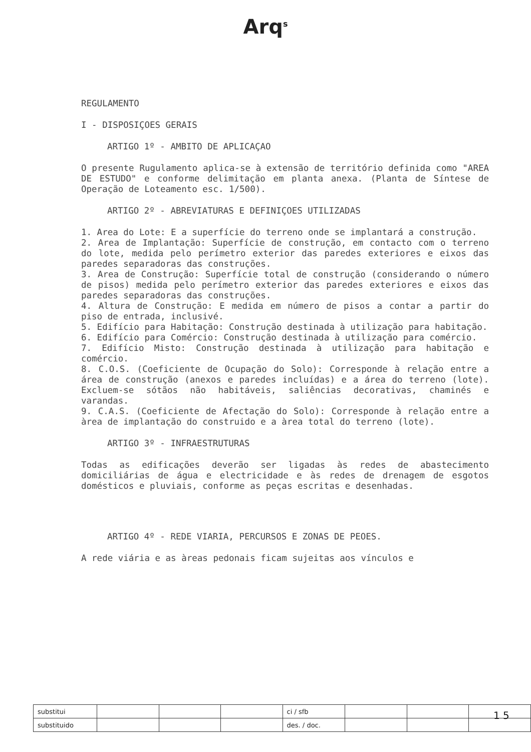Arq<sup>s</sup>
REGULAMENTO
I - DISPOSIÇOES GERAIS
ARTIGO 1º - AMBITO DE APLICAÇAO
O presente Rugulamento aplica-se à extensão de território definida como "AREA DE ESTUDO" e conforme delimitação em planta anexa. (Planta de Síntese de Operação de Loteamento esc. 1/500).
ARTIGO 2º - ABREVIATURAS E DEFINIÇOES UTILIZADAS
1. Area do Lote: E a superfície do terreno onde se implantará a construção.
2. Area de Implantação: Superfície de construção, em contacto com o terreno do lote, medida pelo perímetro exterior das paredes exteriores e eixos das paredes separadoras das construções.
3. Area de Construção: Superfície total de construção (considerando o número de pisos) medida pelo perímetro exterior das paredes exteriores e eixos das paredes separadoras das construções.
4. Altura de Construção: E medida em número de pisos a contar a partir do piso de entrada, inclusivé.
5. Edifício para Habitação: Construção destinada à utilização para habitação.
6. Edifício para Comércio: Construção destinada à utilização para comércio.
7. Edifício Misto: Construção destinada à utilização para habitação e comércio.
8. C.O.S. (Coeficiente de Ocupação do Solo): Corresponde à relação entre a área de construção (anexos e paredes incluídas) e a área do terreno (lote). Excluem-se sótãos não habitáveis, saliências decorativas, chaminés e varandas.
9. C.A.S. (Coeficiente de Afectação do Solo): Corresponde à relação entre a àrea de implantação do construido e a àrea total do terreno (lote).
ARTIGO 3º - INFRAESTRUTURAS
Todas as edificações deverão ser ligadas às redes de abastecimento domiciliárias de água e electricidade e às redes de drenagem de esgotos domésticos e pluviais, conforme as peças escritas e desenhadas.
ARTIGO 4º - REDE VIARIA, PERCURSOS E ZONAS DE PEOES.
A rede viária e as àreas pedonais ficam sujeitas aos vínculos e
| substitui | | | | ci / sfb | | | |
| substituido | | | | des. / doc. | | | |
1 5